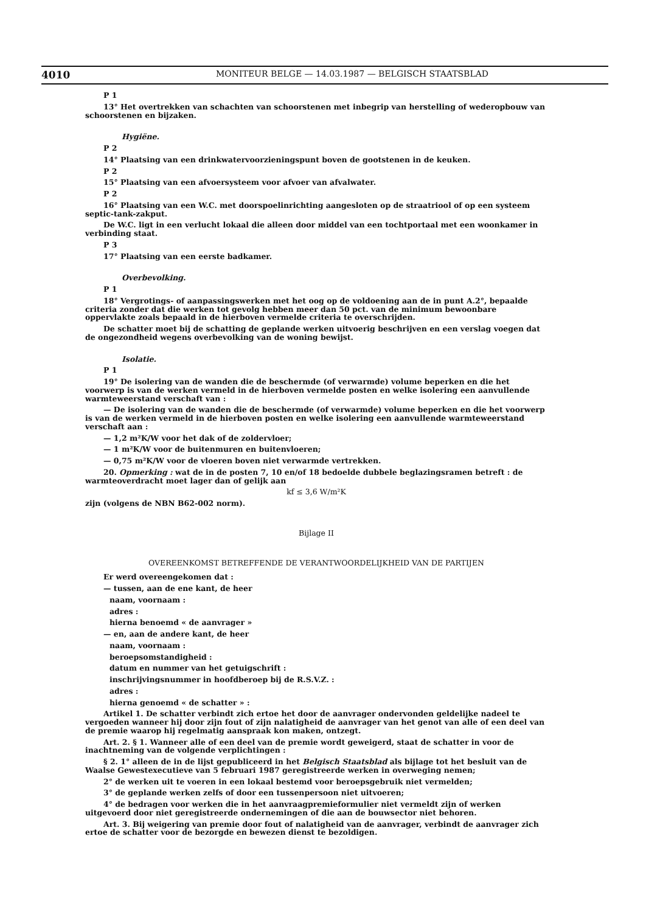4010
MONITEUR BELGE — 14.03.1987 — BELGISCH STAATSBLAD
P 1
13° Het overtrekken van schachten van schoorstenen met inbegrip van herstelling of wederopbouw van schoorstenen en bijzaken.
Hygiëne.
P 2
14° Plaatsing van een drinkwatervoorzieningspunt boven de gootstenen in de keuken.
P 2
15° Plaatsing van een afvoersysteem voor afvoer van afvalwater.
P 2
16° Plaatsing van een W.C. met doorspoelinrichting aangesloten op de straatriool of op een systeem septic-tank-zakput.
De W.C. ligt in een verlucht lokaal die alleen door middel van een tochtportaal met een woonkamer in verbinding staat.
P 3
17° Plaatsing van een eerste badkamer.
Overbevolking.
P 1
18° Vergrotings- of aanpassingswerken met het oog op de voldoening aan de in punt A.2°, bepaalde criteria zonder dat die werken tot gevolg hebben meer dan 50 pct. van de minimum bewoonbare oppervlakte zoals bepaald in de hierboven vermelde criteria te overschrijden.
De schatter moet bij de schatting de geplande werken uitvoerig beschrijven en een verslag voegen dat de ongezondheid wegens overbevolking van de woning bewijst.
Isolatie.
P 1
19° De isolering van de wanden die de beschermde (of verwarmde) volume beperken en die het voorwerp is van de werken vermeld in de hierboven vermelde posten en welke isolering een aanvullende warmteweerstand verschaft van :
— De isolering van de wanden die de beschermde (of verwarmde) volume beperken en die het voorwerp is van de werken vermeld in de hierboven posten en welke isolering een aanvullende warmteweerstand verschaft aan :
— 1,2 m²K/W voor het dak of de zoldervloer;
— 1 m²K/W voor de buitenmuren en buitenvloeren;
— 0,75 m²K/W voor de vloeren boven niet verwarmde vertrekken.
20. Opmerking : wat de in de posten 7, 10 en/of 18 bedoelde dubbele beglazingsramen betreft : de warmteoverdracht moet lager dan of gelijk aan
kf ≤ 3,6 W/m²K
zijn (volgens de NBN B62-002 norm).
Bijlage II
OVEREENKOMST BETREFFENDE DE VERANTWOORDELIJKHEID VAN DE PARTIJEN
Er werd overeengekomen dat :
— tussen, aan de ene kant, de heer
naam, voornaam :
adres :
hierna benoemd « de aanvrager »
— en, aan de andere kant, de heer
naam, voornaam :
beroepsomstandigheid :
datum en nummer van het getuigschrift :
inschrijvingsnummer in hoofdberoep bij de R.S.V.Z. :
adres :
hierna genoemd « de schatter » :
Artikel 1. De schatter verbindt zich ertoe het door de aanvrager ondervonden geldelijke nadeel te vergoeden wanneer hij door zijn fout of zijn nalatigheid de aanvrager van het genot van alle of een deel van de premie waarop hij regelmatig aanspraak kon maken, ontzegt.
Art. 2. § 1. Wanneer alle of een deel van de premie wordt geweigerd, staat de schatter in voor de inachtneming van de volgende verplichtingen :
§ 2. 1° alleen de in de lijst gepubliceerd in het Belgisch Staatsblad als bijlage tot het besluit van de Waalse Gewestexecutieve van 5 februari 1987 geregistreerde werken in overweging nemen;
2° de werken uit te voeren in een lokaal bestemd voor beroepsgebruik niet vermelden;
3° de geplande werken zelfs of door een tussenpersoon niet uitvoeren;
4° de bedragen voor werken die in het aanvraagpremieformulier niet vermeldt zijn of werken uitgevoerd door niet geregistreerde ondernemingen of die aan de bouwsector niet behoren.
Art. 3. Bij weigering van premie door fout of nalatigheid van de aanvrager, verbindt de aanvrager zich ertoe de schatter voor de bezorgde en bewezen dienst te bezoldigen.